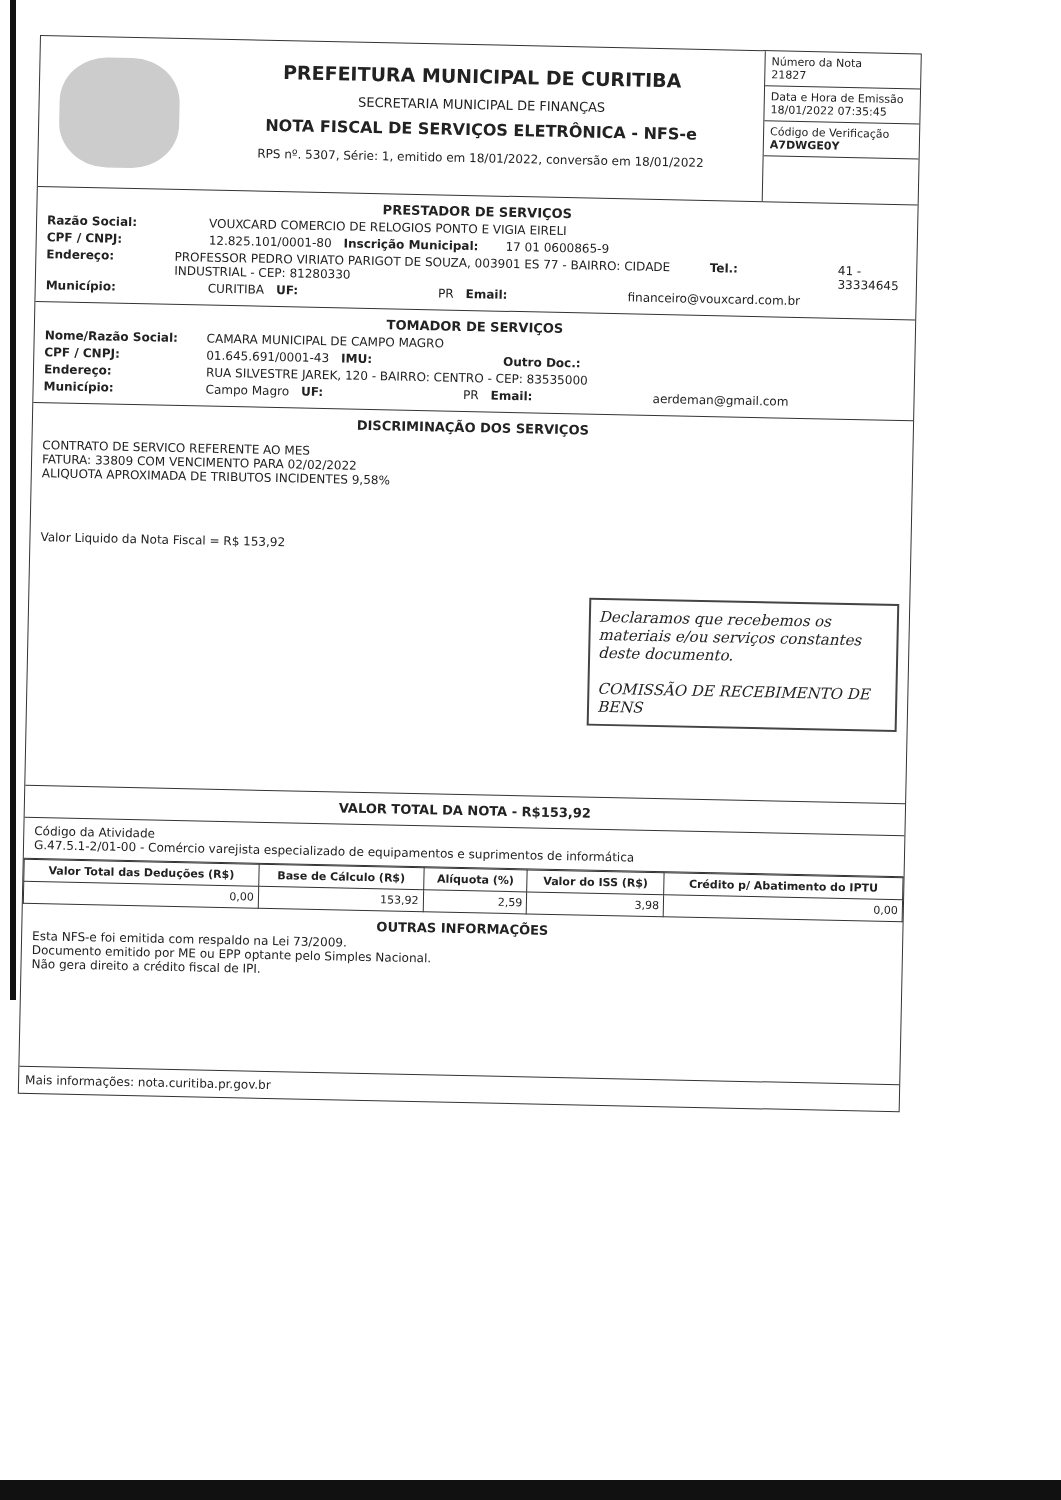PREFEITURA MUNICIPAL DE CURITIBA
SECRETARIA MUNICIPAL DE FINANÇAS
NOTA FISCAL DE SERVIÇOS ELETRÔNICA - NFS-e
RPS nº. 5307, Série: 1, emitido em 18/01/2022, conversão em 18/01/2022
Número da Nota
21827
Data e Hora de Emissão
18/01/2022 07:35:45
Código de Verificação
A7DWGE0Y
PRESTADOR DE SERVIÇOS
Razão Social: VOUXCARD COMERCIO DE RELOGIOS PONTO E VIGIA EIRELI
CPF / CNPJ: 12.825.101/0001-80 Inscrição Municipal: 17 01 0600865-9
Endereço: PROFESSOR PEDRO VIRIATO PARIGOT DE SOUZA, 003901 ES 77 - BAIRRO: CIDADE INDUSTRIAL - CEP: 81280330 Tel.: 41 - 33334645
Município: CURITIBA UF: PR Email: financeiro@vouxcard.com.br
TOMADOR DE SERVIÇOS
Nome/Razão Social: CAMARA MUNICIPAL DE CAMPO MAGRO
CPF / CNPJ: 01.645.691/0001-43 IMU: Outro Doc.:
Endereço: RUA SILVESTRE JAREK, 120 - BAIRRO: CENTRO - CEP: 83535000
Município: Campo Magro UF: PR Email: aerdeman@gmail.com
DISCRIMINAÇÃO DOS SERVIÇOS
CONTRATO DE SERVICO REFERENTE AO MES
FATURA: 33809 COM VENCIMENTO PARA 02/02/2022
ALIQUOTA APROXIMADA DE TRIBUTOS INCIDENTES 9,58%
Valor Liquido da Nota Fiscal = R$ 153,92
Declaramos que recebemos os materiais e/ou serviços constantes deste documento.
COMISSÃO DE RECEBIMENTO DE BENS
VALOR TOTAL DA NOTA - R$153,92
Código da Atividade
G.47.5.1-2/01-00 - Comércio varejista especializado de equipamentos e suprimentos de informática
| Valor Total das Deduções (R$) | Base de Cálculo (R$) | Alíquota (%) | Valor do ISS (R$) | Crédito p/ Abatimento do IPTU |
| --- | --- | --- | --- | --- |
| 0,00 | 153,92 | 2,59 | 3,98 | 0,00 |
OUTRAS INFORMAÇÕES
Esta NFS-e foi emitida com respaldo na Lei 73/2009.
Documento emitido por ME ou EPP optante pelo Simples Nacional.
Não gera direito a crédito fiscal de IPI.
Mais informações: nota.curitiba.pr.gov.br